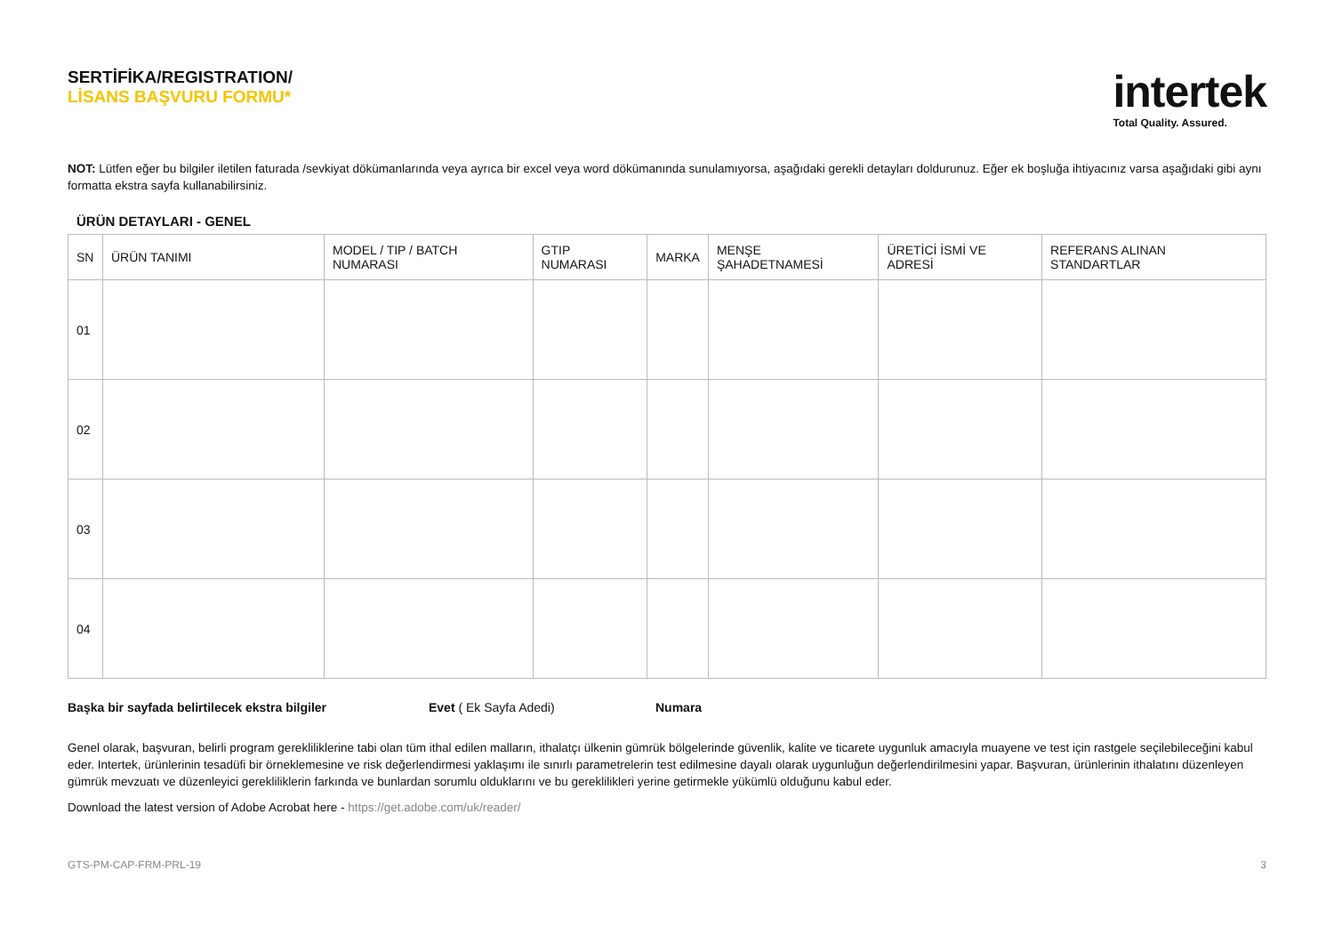SERTİFİKA/REGISTRATION/
LİSANS BAŞVURU FORMU*
intertek
Total Quality. Assured.
NOT: Lütfen eğer bu bilgiler iletilen faturada /sevkiyat dökümanlarında veya ayrıca bir excel veya word dökümanında sunulamıyorsa, aşağıdaki gerekli detayları doldurunuz. Eğer ek boşluğa ihtiyacınız varsa aşağıdaki gibi aynı formatta ekstra sayfa kullanabilirsiniz.
ÜRÜN DETAYLARI - GENEL
| SN | ÜRÜN TANIMI | MODEL / TIP / BATCH NUMARASI | GTIP NUMARASI | MARKA | MENŞE ŞAHADETNAMESİ | ÜRETİCİ İSMİ VE ADRESİ | REFERANS ALINAN STANDARTLAR |
| --- | --- | --- | --- | --- | --- | --- | --- |
| 01 | | | | | | | |
| 02 | | | | | | | |
| 03 | | | | | | | |
| 04 | | | | | | | |
Başka bir sayfada belirtilecek ekstra bilgiler Evet ( Ek Sayfa Adedi) Numara
Genel olarak, başvuran, belirli program gerekliliklerine tabi olan tüm ithal edilen malların, ithalatçı ülkenin gümrük bölgelerinde güvenlik, kalite ve ticarete uygunluk amacıyla muayene ve test için rastgele seçilebileceğini kabul eder. Intertek, ürünlerinin tesadüfi bir örneklemesine ve risk değerlendirmesi yaklaşımı ile sınırlı parametrelerin test edilmesine dayalı olarak uygunluğun değerlendirilmesini yapar. Başvuran, ürünlerinin ithalatını düzenleyen gümrük mevzuatı ve düzenleyici gerekliliklerin farkında ve bunlardan sorumlu olduklarını ve bu gereklilikleri yerine getirmekle yükümlü olduğunu kabul eder.
Download the latest version of Adobe Acrobat here - https://get.adobe.com/uk/reader/
GTS-PM-CAP-FRM-PRL-19 3